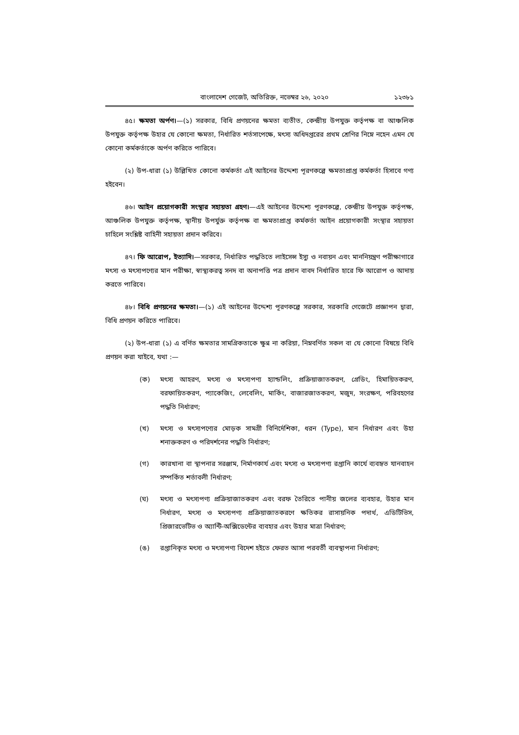বাংলাদেশ গেজেট, অতিরিক্ত, নভেম্বর ২৬, ২০২০ ১২৩৮১
৪৫। ক্ষমতা অর্পণ।—(১) সরকার, বিধি প্রণয়নের ক্ষমতা ব্যতীত, কেন্দ্রীয় উপযুক্ত কর্তৃপক্ষ বা আঞ্চলিক উপযুক্ত কর্তৃপক্ষ উহার যে কোনো ক্ষমতা, নির্ধারিত শর্তসাপেক্ষে, মৎস্য অধিদপ্তরের প্রথম শ্রেণির নিম্নে নহেন এমন যে কোনো কর্মকর্তাকে অর্পণ করিতে পারিবে।
(২) উপ-ধারা (১) উল্লিখিত কোনো কর্মকর্তা এই আইনের উদ্দেশ্য পূরণকল্পে ক্ষমতাপ্রাপ্ত কর্মকর্তা হিসাবে গণ্য হইবেন।
৪৬। আইন প্রয়োগকারী সংস্থার সহায়তা গ্রহণ।—এই আইনের উদ্দেশ্য পূরণকল্পে, কেন্দ্রীয় উপযুক্ত কর্তৃপক্ষ, আঞ্চলিক উপযুক্ত কর্তৃপক্ষ, স্থানীয় উপর্যুক্ত কর্তৃপক্ষ বা ক্ষমতাপ্রাপ্ত কর্মকর্তা আইন প্রয়োগকারী সংস্থার সহায়তা চাহিলে সংশ্লিষ্ট বাহিনী সহায়তা প্রদান করিবে।
৪৭। ফি আরোপ, ইত্যাদি।—সরকার, নির্ধারিত পদ্ধতিতে লাইসেন্স ইস্যু ও নবায়ন এবং মাননিয়ন্ত্রণ পরীক্ষাগারে মৎস্য ও মৎস্যপণ্যের মান পরীক্ষা, স্বাস্থ্যকরত্ব সনদ বা অনাপত্তি পত্র প্রদান বাবদ নির্ধারিত হারে ফি আরোপ ও আদায় করতে পারিবে।
৪৮। বিধি প্রণয়নের ক্ষমতা।—(১) এই আইনের উদ্দেশ্য পূরণকল্পে সরকার, সরকারি গেজেটে প্রজ্ঞাপন দ্বারা, বিধি প্রণয়ন করিতে পারিবে।
(২) উপ-ধারা (১) এ বর্ণিত ক্ষমতার সামগ্রিকতাকে ক্ষুণ্ন না করিয়া, নিম্নবর্ণিত সকল বা যে কোনো বিষয়ে বিধি প্রণয়ন করা যাইবে, যথা :—
(ক) মৎস্য আহরণ, মৎস্য ও মৎস্যপণ্য হ্যান্ডলিং, প্রক্রিয়াজাতকরণ, গ্রেডিং, হিমায়িতকরণ, বরফায়িতকরণ, প্যাকেজিং, লেবেলিং, মার্কিং, বাজারজাতকরণ, মজুদ, সংরক্ষণ, পরিবহণের পদ্ধতি নির্ধারণ;
(খ) মৎস্য ও মৎস্যপণ্যের মোড়ক সামগ্রী বিনির্দেশিকা, ধরন (Type), মান নির্ধারণ এবং উহা শনাক্তকরণ ও পরিদর্শনের পদ্ধতি নির্ধারণ;
(গ) কারখানা বা স্থাপনার সরঞ্জাম, নির্মাণকার্য এবং মৎস্য ও মৎস্যপণ্য রপ্তানি কার্যে ব্যবহৃত যানবাহন সম্পর্কিত শর্তাবলী নির্ধারণ;
(ঘ) মৎস্য ও মৎস্যপণ্য প্রক্রিয়াজাতকরণ এবং বরফ তৈরিতে পানীয় জলের ব্যবহার, উহার মান নির্ধারণ, মৎস্য ও মৎস্যপণ্য প্রক্রিয়াজাতকরণে ক্ষতিকর রাসায়নিক পদার্থ, এডিটিভিস, প্রিজারভেটিভ ও অ্যান্টি-অক্সিডেন্টের ব্যবহার এবং উহার মাত্রা নির্ধারণ;
(ঙ) রপ্তানিকৃত মৎস্য ও মৎস্যপণ্য বিদেশ হইতে ফেরত আসা পরবর্তী ব্যবস্থাপনা নির্ধারণ;